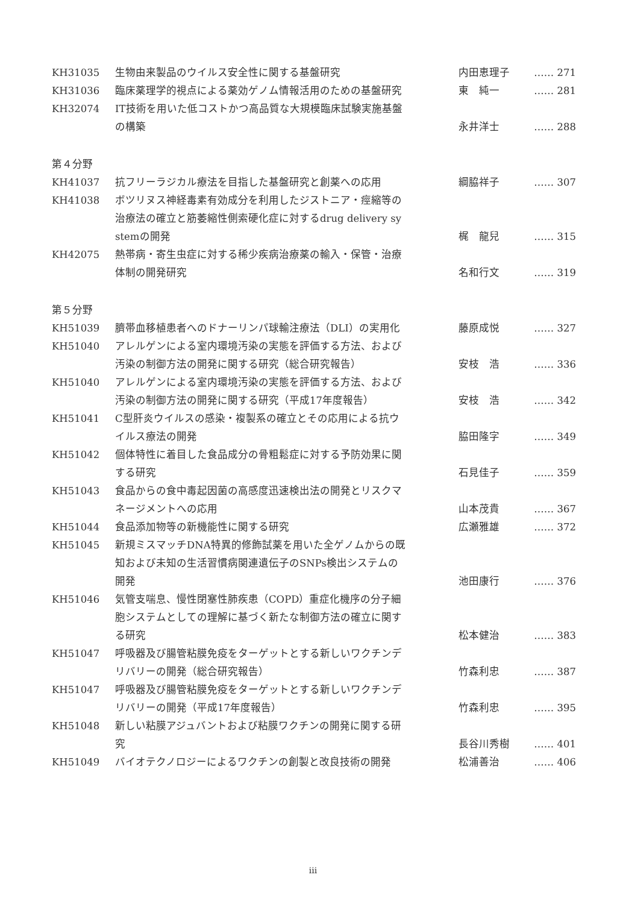| KH31035 | 生物由来製品のウイルス安全性に関する基盤研究 | 内田恵理子 | …… 271 |
| KH31036 | 臨床薬理学的視点による薬効ゲノム情報活用のための基盤研究 | 東 純一 | …… 281 |
| KH32074 | IT技術を用いた低コストかつ高品質な大規模臨床試験実施基盤 の構築 | 永井洋士 | …… 288 |
| 第４分野 | | | |
| KH41037 | 抗フリーラジカル療法を目指した基盤研究と創薬への応用 | 綱脇祥子 | …… 307 |
| KH41038 | ボツリヌス神経毒素有効成分を利用したジストニア・痙縮等の 治療法の確立と筋萎縮性側索硬化症に対するdrug delivery sy stemの開発 | 梶 龍兒 | …… 315 |
| KH42075 | 熱帯病・寄生虫症に対する稀少疾病治療薬の輸入・保管・治療 体制の開発研究 | 名和行文 | …… 319 |
| 第５分野 | | | |
| KH51039 | 臍帯血移植患者へのドナーリンパ球輸注療法（DLI）の実用化 | 藤原成悦 | …… 327 |
| KH51040 | アレルゲンによる室内環境汚染の実態を評価する方法、および 汚染の制御方法の開発に関する研究（総合研究報告） | 安枝 浩 | …… 336 |
| KH51040 | アレルゲンによる室内環境汚染の実態を評価する方法、および 汚染の制御方法の開発に関する研究（平成17年度報告） | 安枝 浩 | …… 342 |
| KH51041 | C型肝炎ウイルスの感染・複製系の確立とその応用による抗ウ イルス療法の開発 | 脇田隆字 | …… 349 |
| KH51042 | 個体特性に着目した食品成分の骨粗鬆症に対する予防効果に関 する研究 | 石見佳子 | …… 359 |
| KH51043 | 食品からの食中毒起因菌の高感度迅速検出法の開発とリスクマ ネージメントへの応用 | 山本茂貴 | …… 367 |
| KH51044 | 食品添加物等の新機能性に関する研究 | 広瀬雅雄 | …… 372 |
| KH51045 | 新規ミスマッチDNA特異的修飾試薬を用いた全ゲノムからの既 知および未知の生活習慣病関連遺伝子のSNPs検出システムの 開発 | 池田康行 | …… 376 |
| KH51046 | 気管支喘息、慢性閉塞性肺疾患（COPD）重症化機序の分子細 胞システムとしての理解に基づく新たな制御方法の確立に関す る研究 | 松本健治 | …… 383 |
| KH51047 | 呼吸器及び腸管粘膜免疫をターゲットとする新しいワクチンデ リバリーの開発（総合研究報告） | 竹森利忠 | …… 387 |
| KH51047 | 呼吸器及び腸管粘膜免疫をターゲットとする新しいワクチンデ リバリーの開発（平成17年度報告） | 竹森利忠 | …… 395 |
| KH51048 | 新しい粘膜アジュバントおよび粘膜ワクチンの開発に関する研 究 | 長谷川秀樹 | …… 401 |
| KH51049 | バイオテクノロジーによるワクチンの創製と改良技術の開発 | 松浦善治 | …… 406 |
iii